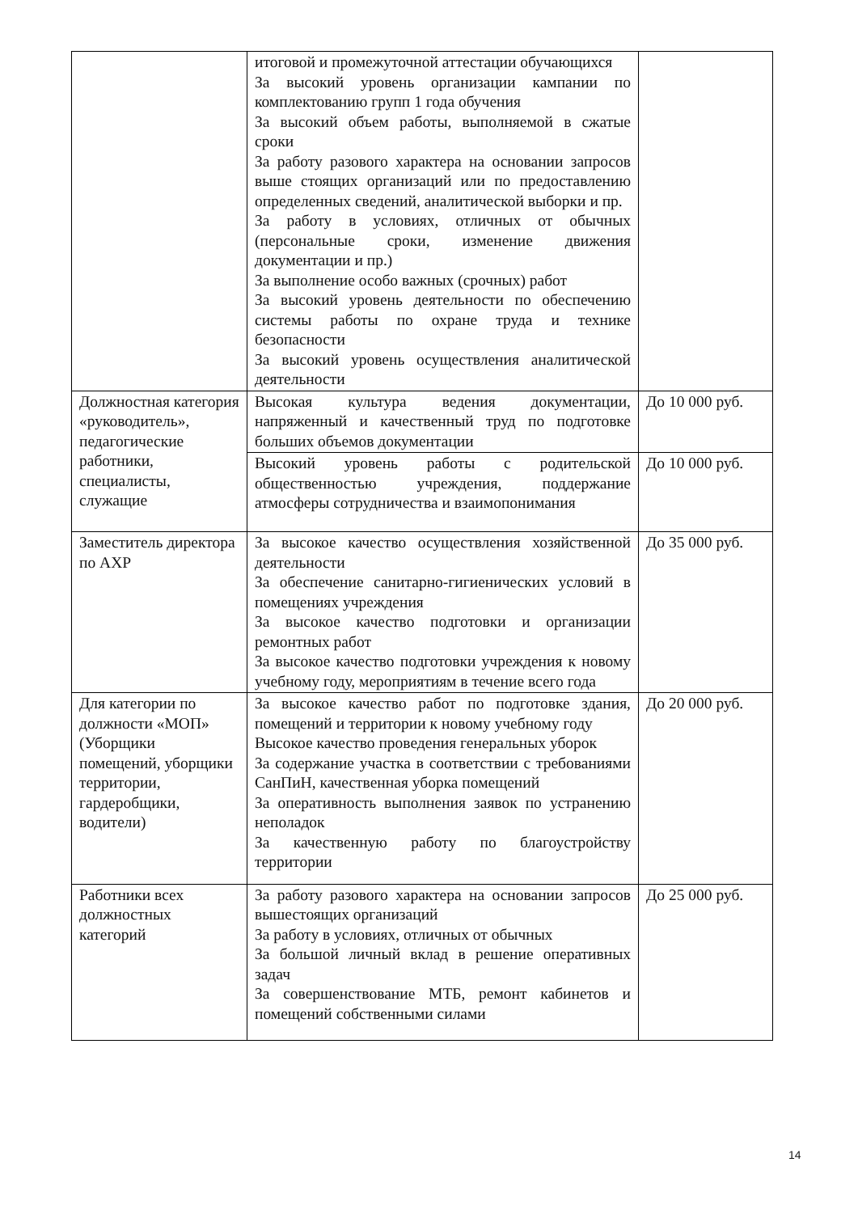| | итоговой и промежуточной аттестации обучающихся За высокий уровень организации кампании по комплектованию групп 1 года обучения За высокий объем работы, выполняемой в сжатые сроки За работу разового характера на основании запросов выше стоящих организаций или по предоставлению определенных сведений, аналитической выборки и пр. За работу в условиях, отличных от обычных (персональные сроки, изменение движения документации и пр.) За выполнение особо важных (срочных) работ За высокий уровень деятельности по обеспечению системы работы по охране труда и технике безопасности За высокий уровень осуществления аналитической деятельности | |
| Должностная категория «руководитель», педагогические работники, специалисты, служащие | Высокая культура ведения документации, напряженный и качественный труд по подготовке больших объемов документации | До 10 000 руб. |
| | Высокий уровень работы с родительской общественностью учреждения, поддержание атмосферы сотрудничества и взаимопонимания | До 10 000 руб. |
| Заместитель директора по АХР | За высокое качество осуществления хозяйственной деятельности За обеспечение санитарно-гигиенических условий в помещениях учреждения За высокое качество подготовки и организации ремонтных работ За высокое качество подготовки учреждения к новому учебному году, мероприятиям в течение всего года | До 35 000 руб. |
| Для категории по должности «МОП» (Уборщики помещений, уборщики территории, гардеробщики, водители) | За высокое качество работ по подготовке здания, помещений и территории к новому учебному году Высокое качество проведения генеральных уборок За содержание участка в соответствии с требованиями СанПиН, качественная уборка помещений За оперативность выполнения заявок по устранению неполадок За качественную работу по благоустройству территории | До 20 000 руб. |
| Работники всех должностных категорий | За работу разового характера на основании запросов вышестоящих организаций За работу в условиях, отличных от обычных За большой личный вклад в решение оперативных задач За совершенствование МТБ, ремонт кабинетов и помещений собственными силами | До 25 000 руб. |
14